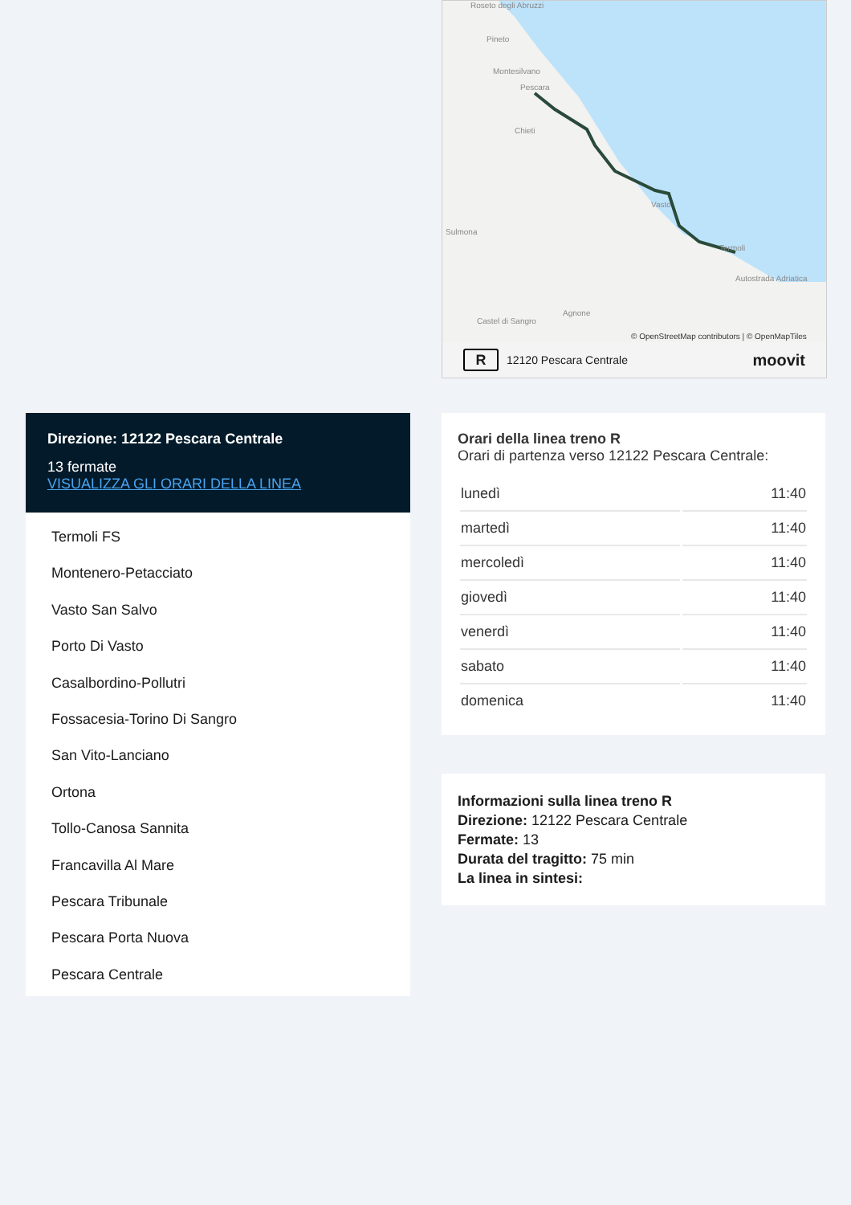Roseto degli Abruzzi
Pineto
Montesilvano
Pescara
Chieti
Vasto
Sulmona
Termoli
Autostrada Adriatica
Agnone
Castel di Sangro
© OpenStreetMap contributors | © OpenMapTiles
R 12120 Pescara Centrale moovit
Direzione: 12122 Pescara Centrale
13 fermate
VISUALIZZA GLI ORARI DELLA LINEA
Termoli FS
Montenero-Petacciato
Vasto San Salvo
Porto Di Vasto
Casalbordino-Pollutri
Fossacesia-Torino Di Sangro
San Vito-Lanciano
Ortona
Tollo-Canosa Sannita
Francavilla Al Mare
Pescara Tribunale
Pescara Porta Nuova
Pescara Centrale
Orari della linea treno R
Orari di partenza verso 12122 Pescara Centrale:
| lunedì | 11:40 |
| martedì | 11:40 |
| mercoledì | 11:40 |
| giovedì | 11:40 |
| venerdì | 11:40 |
| sabato | 11:40 |
| domenica | 11:40 |
Informazioni sulla linea treno R
Direzione: 12122 Pescara Centrale
Fermate: 13
Durata del tragitto: 75 min
La linea in sintesi: